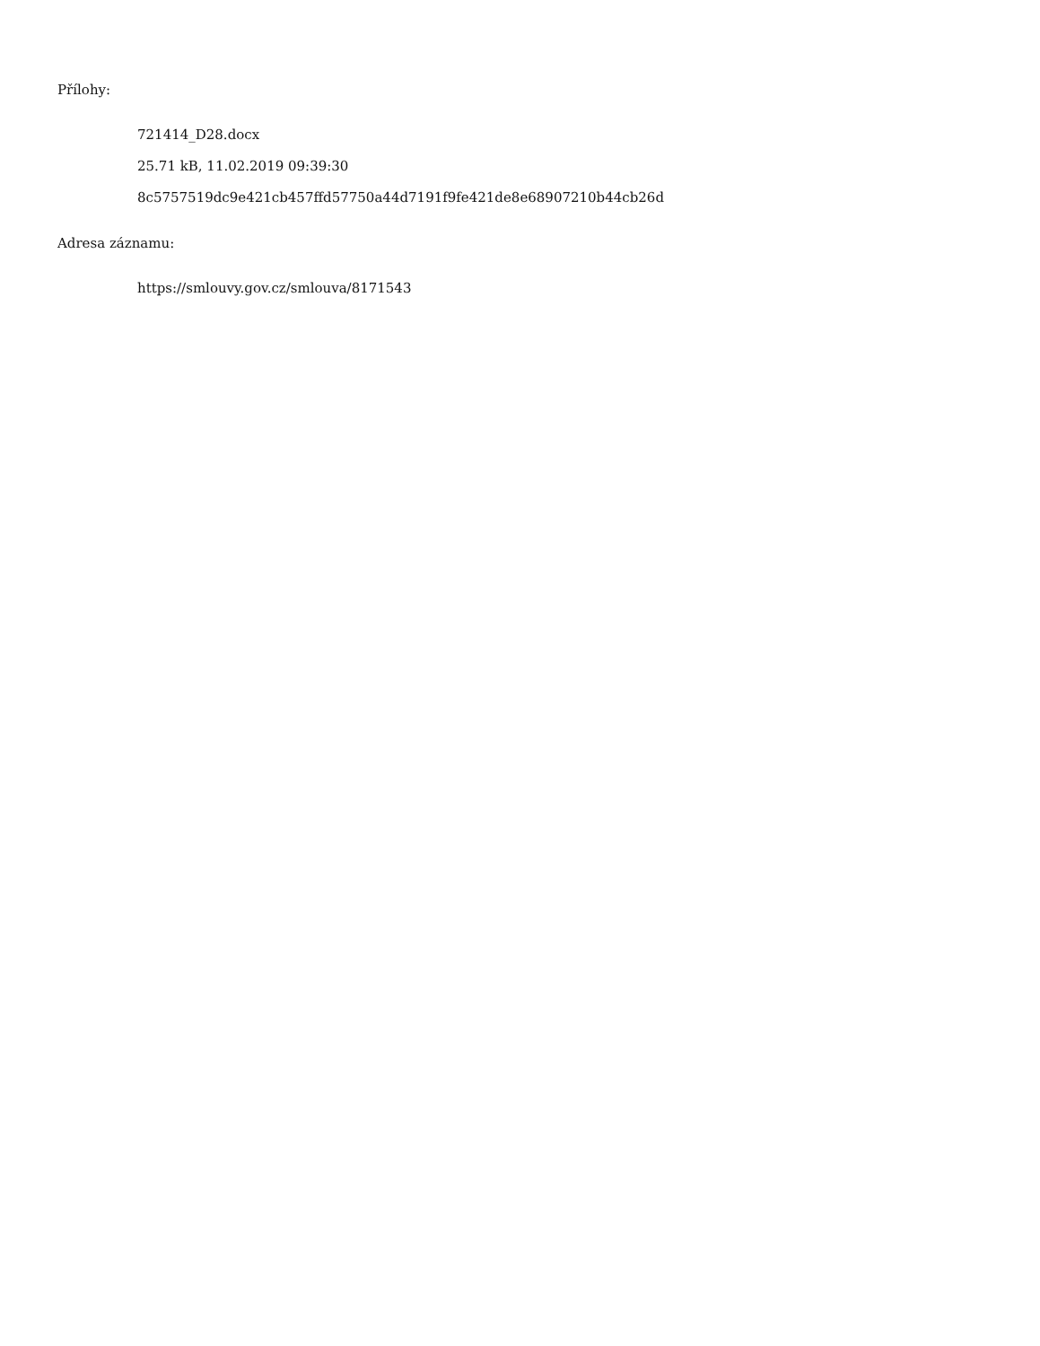Přílohy:
721414_D28.docx
25.71 kB, 11.02.2019 09:39:30
8c5757519dc9e421cb457ffd57750a44d7191f9fe421de8e68907210b44cb26d
Adresa záznamu:
https://smlouvy.gov.cz/smlouva/8171543